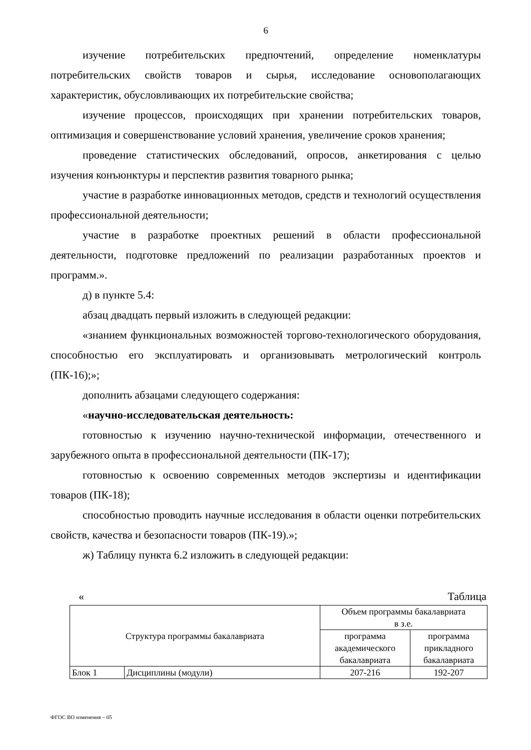6
изучение потребительских предпочтений, определение номенклатуры потребительских свойств товаров и сырья, исследование основополагающих характеристик, обусловливающих их потребительские свойства;
изучение процессов, происходящих при хранении потребительских товаров, оптимизация и совершенствование условий хранения, увеличение сроков хранения;
проведение статистических обследований, опросов, анкетирования с целью изучения конъюнктуры и перспектив развития товарного рынка;
участие в разработке инновационных методов, средств и технологий осуществления профессиональной деятельности;
участие в разработке проектных решений в области профессиональной деятельности, подготовке предложений по реализации разработанных проектов и программ.».
д) в пункте 5.4:
абзац двадцать первый изложить в следующей редакции:
«знанием функциональных возможностей торгово-технологического оборудования, способностью его эксплуатировать и организовывать метрологический контроль (ПК-16);»;
дополнить абзацами следующего содержания:
«научно-исследовательская деятельность:
готовностью к изучению научно-технической информации, отечественного и зарубежного опыта в профессиональной деятельности (ПК-17);
готовностью к освоению современных методов экспертизы и идентификации товаров (ПК-18);
способностью проводить научные исследования в области оценки потребительских свойств, качества и безопасности товаров (ПК-19).»;
ж) Таблицу пункта 6.2 изложить в следующей редакции:
« Таблица
| Структура программы бакалавриата | | Объем программы бакалавриата в з.е. | |
| --- | --- | --- | --- |
| | | программа академического бакалавриата | программа прикладного бакалавриата |
| Блок 1 | Дисциплины (модули) | 207-216 | 192-207 |
ФГОС ВО изменения – 05